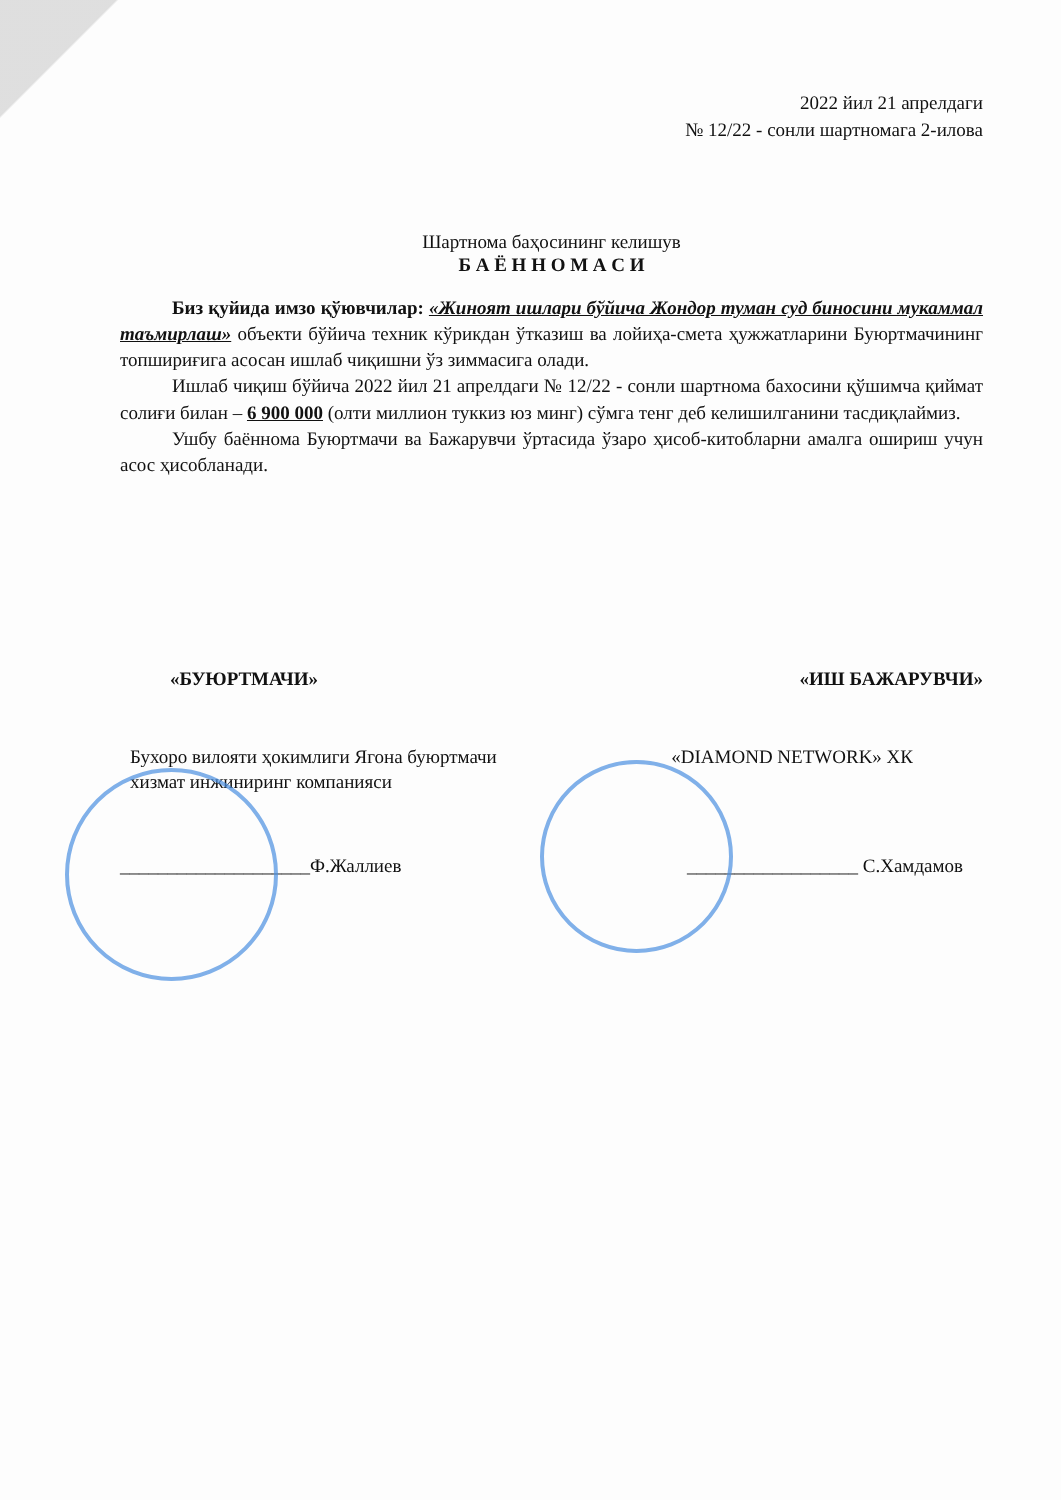2022 йил 21 апрелдаги
№ 12/22 - сонли шартномага 2-илова
Шартнома баҳосининг келишув
Б А Ё Н Н О М А С И
Биз қуйида имзо қўювчилар: «Жиноят ишлари бўйича Жондор туман суд биносини мукаммал таъмирлаш» объекти бўйича техник кўрикдан ўтказиш ва лойиҳа-смета ҳужжатларини Буюртмачининг топшириғига асосан ишлаб чиқишни ўз зиммасига олади.
Ишлаб чиқиш бўйича 2022 йил 21 апрелдаги № 12/22 - сонли шартнома бахосини қўшимча қиймат солиғи билан – 6 900 000 (олти миллион туккиз юз минг) сўмга тенг деб келишилганини тасдиқлаймиз.
Ушбу баённома Буюртмачи ва Бажарувчи ўртасида ўзаро ҳисоб-китобларни амалга ошириш учун асос ҳисобланади.
«БУЮРТМАЧИ» «ИШ БАЖАРУВЧИ»
Бухоро вилояти ҳокимлиги Ягона буюртмачи
хизмат инжиниринг компанияси «DIAMOND NETWORK» ХК
____________________Ф.Жаллиев __________________ С.Хамдамов